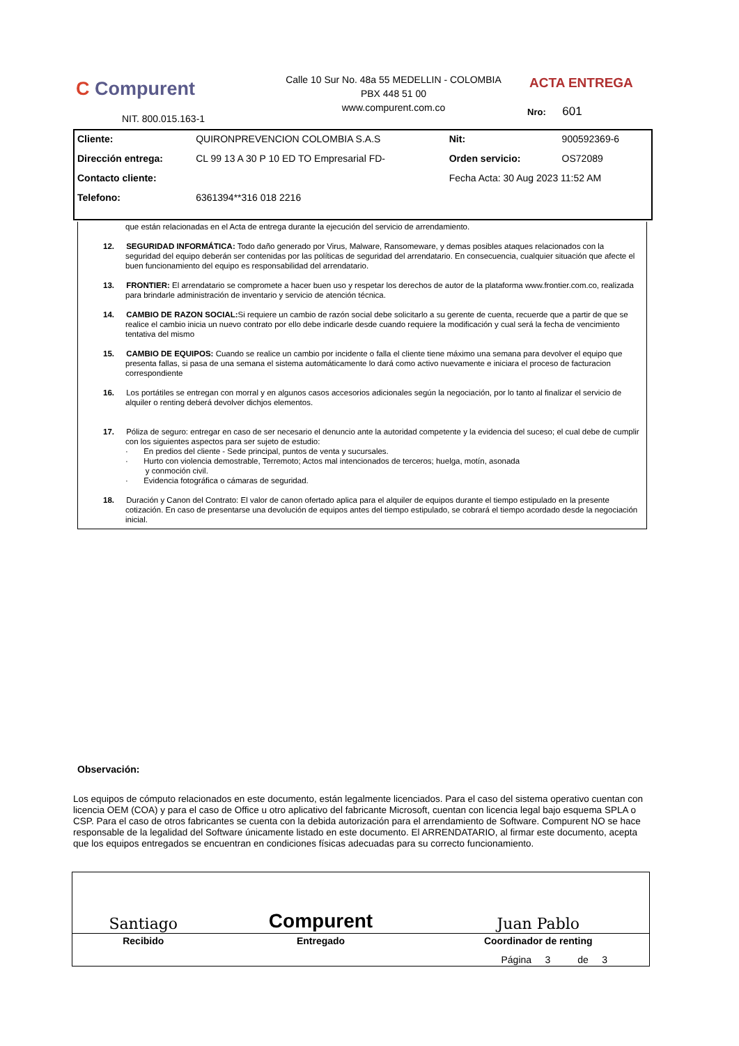C Compurent
NIT. 800.015.163-1
Calle 10 Sur No. 48a 55 MEDELLIN - COLOMBIA
PBX 448 51 00
www.compurent.com.co
ACTA ENTREGA
Nro: 601
| Cliente: | QUIRONPREVENCION COLOMBIA S.A.S | Nit: | 900592369-6 |
| Dirección entrega: | CL 99 13 A 30 P 10 ED TO Empresarial FD- | Orden servicio: | OS72089 |
| Contacto cliente: | | Fecha Acta: 30 Aug 2023 11:52 AM | |
| Telefono: | 6361394**316 018 2216 | | |
que están relacionadas en el Acta de entrega durante la ejecución del servicio de arrendamiento.
12. SEGURIDAD INFORMÁTICA: Todo daño generado por Virus, Malware, Ransomeware, y demas posibles ataques relacionados con la seguridad del equipo deberán ser contenidas por las políticas de seguridad del arrendatario. En consecuencia, cualquier situación que afecte el buen funcionamiento del equipo es responsabilidad del arrendatario.
13. FRONTIER: El arrendatario se compromete a hacer buen uso y respetar los derechos de autor de la plataforma www.frontier.com.co, realizada para brindarle administración de inventario y servicio de atención técnica.
14. CAMBIO DE RAZON SOCIAL: Si requiere un cambio de razón social debe solicitarlo a su gerente de cuenta, recuerde que a partir de que se realice el cambio inicia un nuevo contrato por ello debe indicarle desde cuando requiere la modificación y cual será la fecha de vencimiento tentativa del mismo
15. CAMBIO DE EQUIPOS: Cuando se realice un cambio por incidente o falla el cliente tiene máximo una semana para devolver el equipo que presenta fallas, si pasa de una semana el sistema automáticamente lo dará como activo nuevamente e iniciara el proceso de facturacion correspondiente
16. Los portátiles se entregan con morral y en algunos casos accesorios adicionales según la negociación, por lo tanto al finalizar el servicio de alquiler o renting deberá devolver dichjos elementos.
17. Póliza de seguro: entregar en caso de ser necesario el denuncio ante la autoridad competente y la evidencia del suceso; el cual debe de cumplir con los siguientes aspectos para ser sujeto de estudio:
· En predios del cliente - Sede principal, puntos de venta y sucursales.
· Hurto con violencia demostrable, Terremoto; Actos mal intencionados de terceros; huelga, motín, asonada
y conmoción civil.
· Evidencia fotográfica o cámaras de seguridad.
18. Duración y Canon del Contrato: El valor de canon ofertado aplica para el alquiler de equipos durante el tiempo estipulado en la presente cotización. En caso de presentarse una devolución de equipos antes del tiempo estipulado, se cobrará el tiempo acordado desde la negociación inicial.
Observación:
Los equipos de cómputo relacionados en este documento, están legalmente licenciados. Para el caso del sistema operativo cuentan con licencia OEM (COA) y para el caso de Office u otro aplicativo del fabricante Microsoft, cuentan con licencia legal bajo esquema SPLA o CSP. Para el caso de otros fabricantes se cuenta con la debida autorización para el arrendamiento de Software. Compurent NO se hace responsable de la legalidad del Software únicamente listado en este documento. El ARRENDATARIO, al firmar este documento, acepta que los equipos entregados se encuentran en condiciones físicas adecuadas para su correcto funcionamiento.
| Santiago | Compurent | Juan Pablo |
| Recibido | Entregado | Coordinador de renting |
Página 3 de 3